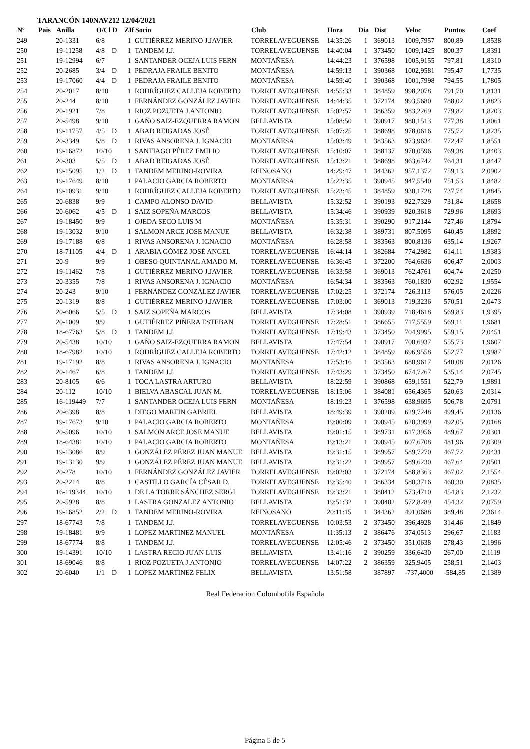TARANCÓN 140NAV212 12/04/2021
| Nº | Pais | Anilla | O/Cl | D | ZIf | Socio | Club | Hora | Dia | Dist | Veloc | Puntos | Coef |
| --- | --- | --- | --- | --- | --- | --- | --- | --- | --- | --- | --- | --- | --- |
| 249 | | 20-1331 | 6/8 | | 1 | GUTIÉRREZ MERINO J.JAVIER | TORRELAVEGUENSE | 14:35:26 | 1 | 369013 | 1009,7957 | 800,89 | 1,8538 |
| 250 | | 19-11258 | 4/8 | D | 1 | TANDEM J.J. | TORRELAVEGUENSE | 14:40:04 | 1 | 373450 | 1009,1425 | 800,37 | 1,8391 |
| 251 | | 19-12994 | 6/7 | | 1 | SANTANDER OCEJA LUIS FERN | MONTAÑESA | 14:44:23 | 1 | 376598 | 1005,9155 | 797,81 | 1,8310 |
| 252 | | 20-2685 | 3/4 | D | 1 | PEDRAJA FRAILE BENITO | MONTAÑESA | 14:59:13 | 1 | 390368 | 1002,9581 | 795,47 | 1,7735 |
| 253 | | 19-17060 | 4/4 | D | 1 | PEDRAJA FRAILE BENITO | MONTAÑESA | 14:59:40 | 1 | 390368 | 1001,7998 | 794,55 | 1,7805 |
| 254 | | 20-2017 | 8/10 | | 1 | RODRÍGUEZ CALLEJA ROBERTO | TORRELAVEGUENSE | 14:55:33 | 1 | 384859 | 998,2078 | 791,70 | 1,8131 |
| 255 | | 20-244 | 8/10 | | 1 | FERNÁNDEZ GONZÁLEZ JAVIER | TORRELAVEGUENSE | 14:44:35 | 1 | 372174 | 993,5680 | 788,02 | 1,8823 |
| 256 | | 20-1921 | 7/8 | | 1 | RIOZ POZUETA J.ANTONIO | TORRELAVEGUENSE | 15:02:57 | 1 | 386359 | 983,2269 | 779,82 | 1,8203 |
| 257 | | 20-5498 | 9/10 | | 1 | GAÑO SAIZ-EZQUERRA RAMON | BELLAVISTA | 15:08:50 | 1 | 390917 | 980,1513 | 777,38 | 1,8061 |
| 258 | | 19-11757 | 4/5 | D | 1 | ABAD REIGADAS JOSÉ | TORRELAVEGUENSE | 15:07:25 | 1 | 388698 | 978,0616 | 775,72 | 1,8235 |
| 259 | | 20-3349 | 5/8 | D | 1 | RIVAS ANSORENA J. IGNACIO | MONTAÑESA | 15:03:49 | 1 | 383563 | 973,9634 | 772,47 | 1,8551 |
| 260 | | 19-16872 | 10/10 | | 1 | SANTIAGO PÉREZ EMILIO | TORRELAVEGUENSE | 15:10:07 | 1 | 388137 | 970,0596 | 769,38 | 1,8403 |
| 261 | | 20-303 | 5/5 | D | 1 | ABAD REIGADAS JOSÉ | TORRELAVEGUENSE | 15:13:21 | 1 | 388698 | 963,6742 | 764,31 | 1,8447 |
| 262 | | 19-15095 | 1/2 | D | 1 | TANDEM MERINO-ROVIRA | REINOSANO | 14:29:47 | 1 | 344362 | 957,1372 | 759,13 | 2,0902 |
| 263 | | 19-17649 | 8/10 | | 1 | PALACIO GARCIA ROBERTO | MONTAÑESA | 15:22:35 | 1 | 390945 | 947,5540 | 751,53 | 1,8482 |
| 264 | | 19-10931 | 9/10 | | 1 | RODRÍGUEZ CALLEJA ROBERTO | TORRELAVEGUENSE | 15:23:45 | 1 | 384859 | 930,1728 | 737,74 | 1,8845 |
| 265 | | 20-6838 | 9/9 | | 1 | CAMPO ALONSO DAVID | BELLAVISTA | 15:32:52 | 1 | 390193 | 922,7329 | 731,84 | 1,8658 |
| 266 | | 20-6062 | 4/5 | D | 1 | SAIZ SOPEÑA MARCOS | BELLAVISTA | 15:34:46 | 1 | 390939 | 920,3618 | 729,96 | 1,8693 |
| 267 | | 19-18450 | 9/9 | | 1 | OJEDA SECO LUIS M | MONTAÑESA | 15:35:31 | 1 | 390290 | 917,2144 | 727,46 | 1,8794 |
| 268 | | 19-13032 | 9/10 | | 1 | SALMON ARCE JOSE MANUE | BELLAVISTA | 16:32:38 | 1 | 389731 | 807,5095 | 640,45 | 1,8892 |
| 269 | | 19-17188 | 6/8 | | 1 | RIVAS ANSORENA J. IGNACIO | MONTAÑESA | 16:28:58 | 1 | 383563 | 800,8136 | 635,14 | 1,9267 |
| 270 | | 18-71105 | 4/4 | D | 1 | ARABIA GÓMEZ JOSÉ ANGEL | TORRELAVEGUENSE | 16:44:14 | 1 | 382684 | 774,2982 | 614,11 | 1,9383 |
| 271 | | 20-9 | 9/9 | | 1 | OBESO QUINTANAL AMADO M. | TORRELAVEGUENSE | 16:36:45 | 1 | 372200 | 764,6636 | 606,47 | 2,0003 |
| 272 | | 19-11462 | 7/8 | | 1 | GUTIÉRREZ MERINO J.JAVIER | TORRELAVEGUENSE | 16:33:58 | 1 | 369013 | 762,4761 | 604,74 | 2,0250 |
| 273 | | 20-3355 | 7/8 | | 1 | RIVAS ANSORENA J. IGNACIO | MONTAÑESA | 16:54:34 | 1 | 383563 | 760,1830 | 602,92 | 1,9554 |
| 274 | | 20-243 | 9/10 | | 1 | FERNÁNDEZ GONZÁLEZ JAVIER | TORRELAVEGUENSE | 17:02:25 | 1 | 372174 | 726,3113 | 576,05 | 2,0226 |
| 275 | | 20-1319 | 8/8 | | 1 | GUTIÉRREZ MERINO J.JAVIER | TORRELAVEGUENSE | 17:03:00 | 1 | 369013 | 719,3236 | 570,51 | 2,0473 |
| 276 | | 20-6066 | 5/5 | D | 1 | SAIZ SOPEÑA MARCOS | BELLAVISTA | 17:34:08 | 1 | 390939 | 718,4618 | 569,83 | 1,9395 |
| 277 | | 20-1009 | 9/9 | | 1 | GUTIÉRREZ PIÑERA ESTEBAN | TORRELAVEGUENSE | 17:28:51 | 1 | 386655 | 717,5559 | 569,11 | 1,9681 |
| 278 | | 18-67763 | 5/8 | D | 1 | TANDEM J.J. | TORRELAVEGUENSE | 17:19:43 | 1 | 373450 | 704,9995 | 559,15 | 2,0451 |
| 279 | | 20-5438 | 10/10 | | 1 | GAÑO SAIZ-EZQUERRA RAMON | BELLAVISTA | 17:47:54 | 1 | 390917 | 700,6937 | 555,73 | 1,9607 |
| 280 | | 18-67982 | 10/10 | | 1 | RODRÍGUEZ CALLEJA ROBERTO | TORRELAVEGUENSE | 17:42:12 | 1 | 384859 | 696,9558 | 552,77 | 1,9987 |
| 281 | | 19-17192 | 8/8 | | 1 | RIVAS ANSORENA J. IGNACIO | MONTAÑESA | 17:53:16 | 1 | 383563 | 680,9617 | 540,08 | 2,0126 |
| 282 | | 20-1467 | 6/8 | | 1 | TANDEM J.J. | TORRELAVEGUENSE | 17:43:29 | 1 | 373450 | 674,7267 | 535,14 | 2,0745 |
| 283 | | 20-8105 | 6/6 | | 1 | TOCA LASTRA ARTURO | BELLAVISTA | 18:22:59 | 1 | 390868 | 659,1551 | 522,79 | 1,9891 |
| 284 | | 20-112 | 10/10 | | 1 | BIELVA ABASCAL JUAN M. | TORRELAVEGUENSE | 18:15:06 | 1 | 384081 | 656,4365 | 520,63 | 2,0314 |
| 285 | | 16-119449 | 7/7 | | 1 | SANTANDER OCEJA LUIS FERN | MONTAÑESA | 18:19:23 | 1 | 376598 | 638,9695 | 506,78 | 2,0791 |
| 286 | | 20-6398 | 8/8 | | 1 | DIEGO MARTIN GABRIEL | BELLAVISTA | 18:49:39 | 1 | 390209 | 629,7248 | 499,45 | 2,0136 |
| 287 | | 19-17673 | 9/10 | | 1 | PALACIO GARCIA ROBERTO | MONTAÑESA | 19:00:09 | 1 | 390945 | 620,3999 | 492,05 | 2,0168 |
| 288 | | 20-5096 | 10/10 | | 1 | SALMON ARCE JOSE MANUE | BELLAVISTA | 19:01:15 | 1 | 389731 | 617,3956 | 489,67 | 2,0301 |
| 289 | | 18-64381 | 10/10 | | 1 | PALACIO GARCIA ROBERTO | MONTAÑESA | 19:13:21 | 1 | 390945 | 607,6708 | 481,96 | 2,0309 |
| 290 | | 19-13086 | 8/9 | | 1 | GONZÁLEZ PÉREZ JUAN MANUE | BELLAVISTA | 19:31:15 | 1 | 389957 | 589,7270 | 467,72 | 2,0431 |
| 291 | | 19-13130 | 9/9 | | 1 | GONZÁLEZ PÉREZ JUAN MANUE | BELLAVISTA | 19:31:22 | 1 | 389957 | 589,6230 | 467,64 | 2,0501 |
| 292 | | 20-278 | 10/10 | | 1 | FERNÁNDEZ GONZÁLEZ JAVIER | TORRELAVEGUENSE | 19:02:03 | 1 | 372174 | 588,8363 | 467,02 | 2,1554 |
| 293 | | 20-2214 | 8/8 | | 1 | CASTILLO GARCÍA CÉSAR D. | TORRELAVEGUENSE | 19:35:40 | 1 | 386334 | 580,3716 | 460,30 | 2,0835 |
| 294 | | 16-119344 | 10/10 | | 1 | DE LA TORRE SÁNCHEZ SERGI | TORRELAVEGUENSE | 19:33:21 | 1 | 380412 | 573,4710 | 454,83 | 2,1232 |
| 295 | | 20-5928 | 8/8 | | 1 | LASTRA GONZALEZ ANTONIO | BELLAVISTA | 19:51:32 | 1 | 390402 | 572,8289 | 454,32 | 2,0759 |
| 296 | | 19-16852 | 2/2 | D | 1 | TANDEM MERINO-ROVIRA | REINOSANO | 20:11:15 | 1 | 344362 | 491,0688 | 389,48 | 2,3614 |
| 297 | | 18-67743 | 7/8 | | 1 | TANDEM J.J. | TORRELAVEGUENSE | 10:03:53 | 2 | 373450 | 396,4928 | 314,46 | 2,1849 |
| 298 | | 19-18481 | 9/9 | | 1 | LOPEZ MARTINEZ MANUEL | MONTAÑESA | 11:35:13 | 2 | 386476 | 374,0513 | 296,67 | 2,1183 |
| 299 | | 18-67774 | 8/8 | | 1 | TANDEM J.J. | TORRELAVEGUENSE | 12:05:46 | 2 | 373450 | 351,0638 | 278,43 | 2,1996 |
| 300 | | 19-14391 | 10/10 | | 1 | LASTRA RECIO JUAN LUIS | BELLAVISTA | 13:41:16 | 2 | 390259 | 336,6430 | 267,00 | 2,1119 |
| 301 | | 18-69046 | 8/8 | | 1 | RIOZ POZUETA J.ANTONIO | TORRELAVEGUENSE | 14:07:22 | 2 | 386359 | 325,9405 | 258,51 | 2,1403 |
| 302 | | 20-6040 | 1/1 | D | 1 | LOPEZ MARTINEZ FELIX | BELLAVISTA | 13:51:58 | | 387897 | -737,4000 | -584,85 | 2,1389 |
Real Federacion Colombofila Española
Página 5 de 5